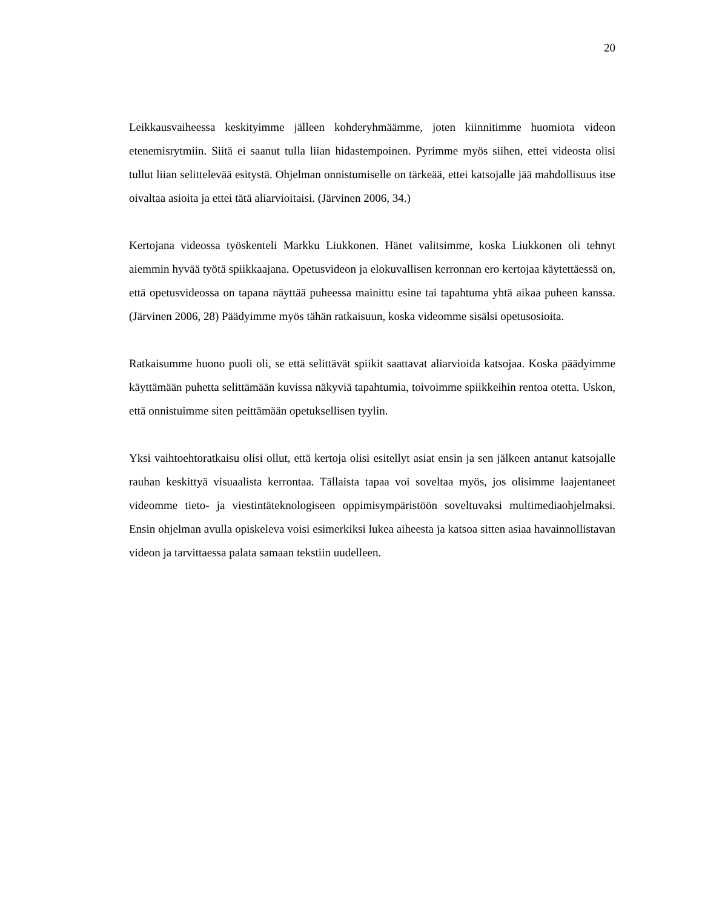20
Leikkausvaiheessa keskityimme jälleen kohderyhmäämme, joten kiinnitimme huomiota videon etenemisrytmiin. Siitä ei saanut tulla liian hidastempoinen. Pyrimme myös siihen, ettei videosta olisi tullut liian selittelevää esitystä. Ohjelman onnistumiselle on tärkeää, ettei katsojalle jää mahdollisuus itse oivaltaa asioita ja ettei tätä aliarvioitaisi. (Järvinen 2006, 34.)
Kertojana videossa työskenteli Markku Liukkonen. Hänet valitsimme, koska Liukkonen oli tehnyt aiemmin hyvää työtä spiikkaajana. Opetusvideon ja elokuvallisen kerronnan ero kertojaa käytettäessä on, että opetusvideossa on tapana näyttää puheessa mainittu esine tai tapahtuma yhtä aikaa puheen kanssa. (Järvinen 2006, 28) Päädyimme myös tähän ratkaisuun, koska videomme sisälsi opetusosioita.
Ratkaisumme huono puoli oli, se että selittävät spiikit saattavat aliarvioida katsojaa. Koska päädyimme käyttämään puhetta selittämään kuvissa näkyviä tapahtumia, toivoimme spiikkeihin rentoa otetta. Uskon, että onnistuimme siten peittämään opetuksellisen tyylin.
Yksi vaihtoehtoratkaisu olisi ollut, että kertoja olisi esitellyt asiat ensin ja sen jälkeen antanut katsojalle rauhan keskittyä visuaalista kerrontaa. Tällaista tapaa voi soveltaa myös, jos olisimme laajentaneet videomme tieto- ja viestintäteknologiseen oppimisympäristöön soveltuvaksi multimediaohjelmaksi. Ensin ohjelman avulla opiskeleva voisi esimerkiksi lukea aiheesta ja katsoa sitten asiaa havainnollistavan videon ja tarvittaessa palata samaan tekstiin uudelleen.